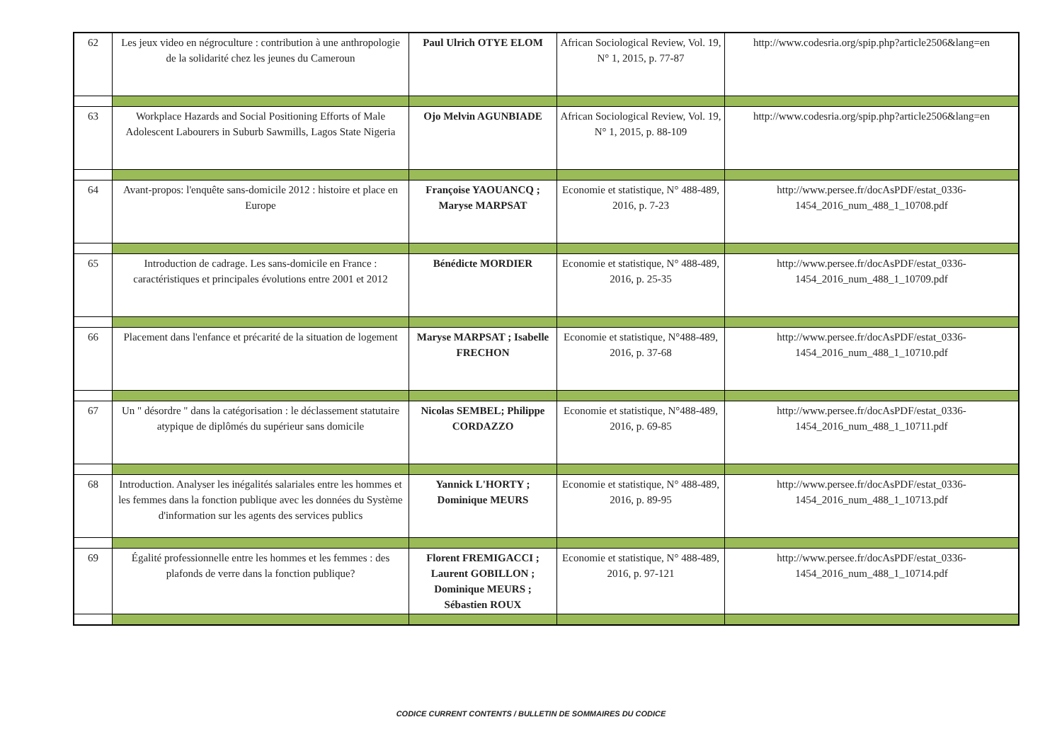| 62 | Les jeux video en négroculture : contribution à une anthropologie de la solidarité chez les jeunes du Cameroun | Paul Ulrich OTYE ELOM | African Sociological Review, Vol. 19, N° 1, 2015, p. 77-87 | http://www.codesria.org/spip.php?article2506&lang=en |
| 63 | Workplace Hazards and Social Positioning Efforts of Male Adolescent Labourers in Suburb Sawmills, Lagos State Nigeria | Ojo Melvin AGUNBIADE | African Sociological Review, Vol. 19, N° 1, 2015, p. 88-109 | http://www.codesria.org/spip.php?article2506&lang=en |
| 64 | Avant-propos: l'enquête sans-domicile 2012 : histoire et place en Europe | Françoise YAOUANCQ ; Maryse MARPSAT | Economie et statistique, N° 488-489, 2016, p. 7-23 | http://www.persee.fr/docAsPDF/estat_0336-1454_2016_num_488_1_10708.pdf |
| 65 | Introduction de cadrage. Les sans-domicile en France : caractéristiques et principales évolutions entre 2001 et 2012 | Bénédicte MORDIER | Economie et statistique, N° 488-489, 2016, p. 25-35 | http://www.persee.fr/docAsPDF/estat_0336-1454_2016_num_488_1_10709.pdf |
| 66 | Placement dans l'enfance et précarité de la situation de logement | Maryse MARPSAT ; Isabelle FRECHON | Economie et statistique, N°488-489, 2016, p. 37-68 | http://www.persee.fr/docAsPDF/estat_0336-1454_2016_num_488_1_10710.pdf |
| 67 | Un " désordre " dans la catégorisation : le déclassement statutaire atypique de diplômés du supérieur sans domicile | Nicolas SEMBEL; Philippe CORDAZZO | Economie et statistique, N°488-489, 2016, p. 69-85 | http://www.persee.fr/docAsPDF/estat_0336-1454_2016_num_488_1_10711.pdf |
| 68 | Introduction. Analyser les inégalités salariales entre les hommes et les femmes dans la fonction publique avec les données du Système d'information sur les agents des services publics | Yannick L'HORTY ; Dominique MEURS | Economie et statistique, N° 488-489, 2016, p. 89-95 | http://www.persee.fr/docAsPDF/estat_0336-1454_2016_num_488_1_10713.pdf |
| 69 | Égalité professionnelle entre les hommes et les femmes : des plafonds de verre dans la fonction publique? | Florent FREMIGACCI ; Laurent GOBILLON ; Dominique MEURS ; Sébastien ROUX | Economie et statistique, N° 488-489, 2016, p. 97-121 | http://www.persee.fr/docAsPDF/estat_0336-1454_2016_num_488_1_10714.pdf |
CODICE CURRENT CONTENTS / BULLETIN DE SOMMAIRES DU CODICE